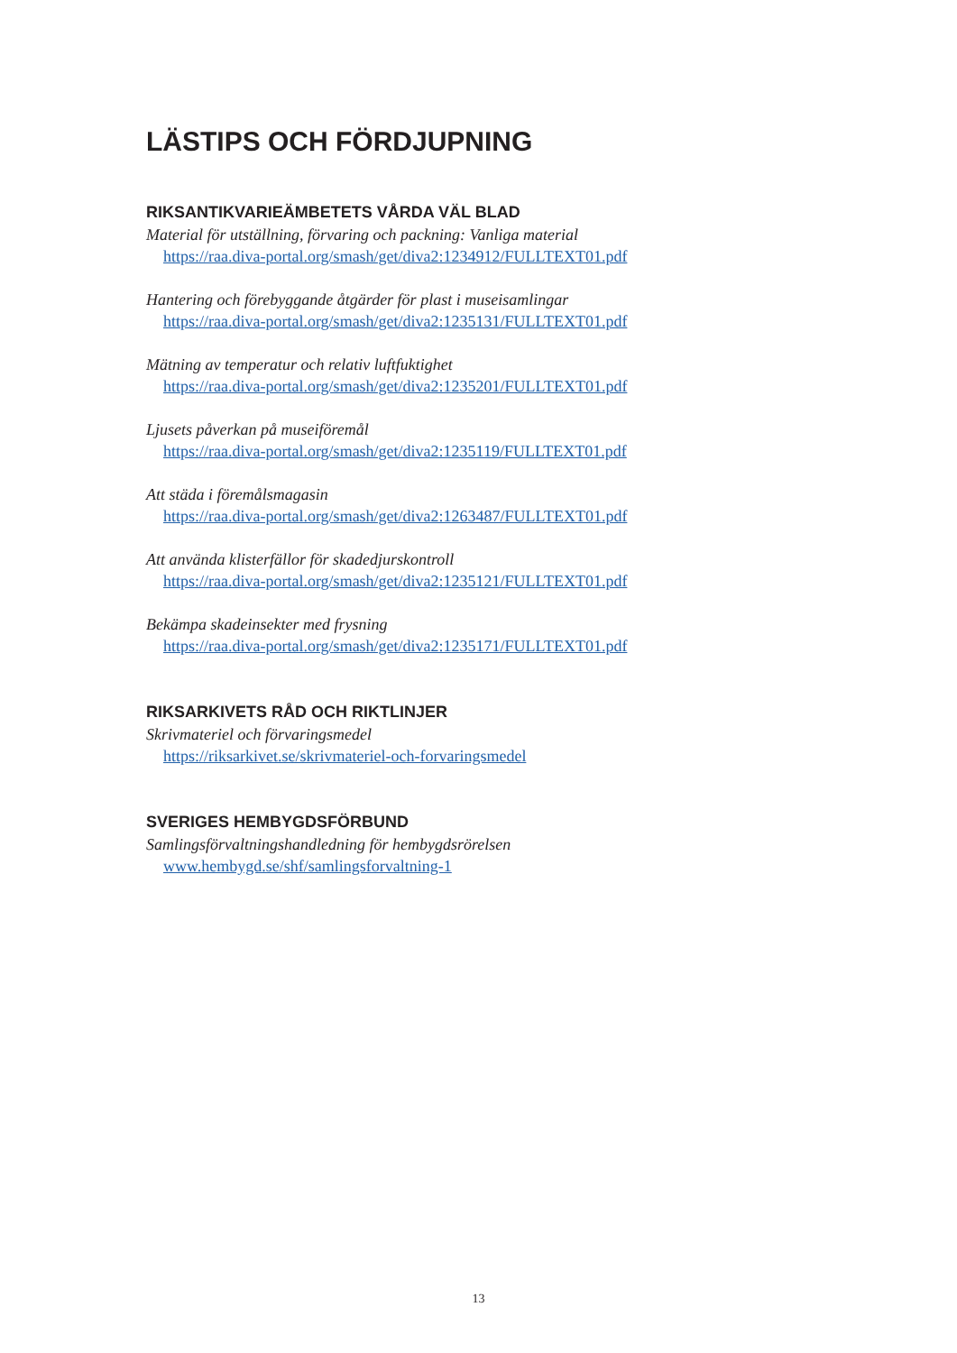LÄSTIPS OCH FÖRDJUPNING
RIKSANTIKVARIEÄMBETETS VÅRDA VÄL BLAD
Material för utställning, förvaring och packning: Vanliga material
https://raa.diva-portal.org/smash/get/diva2:1234912/FULLTEXT01.pdf
Hantering och förebyggande åtgärder för plast i museisamlingar
https://raa.diva-portal.org/smash/get/diva2:1235131/FULLTEXT01.pdf
Mätning av temperatur och relativ luftfuktighet
https://raa.diva-portal.org/smash/get/diva2:1235201/FULLTEXT01.pdf
Ljusets påverkan på museiföremål
https://raa.diva-portal.org/smash/get/diva2:1235119/FULLTEXT01.pdf
Att städa i föremålsmagasin
https://raa.diva-portal.org/smash/get/diva2:1263487/FULLTEXT01.pdf
Att använda klisterfällor för skadedjurskontroll
https://raa.diva-portal.org/smash/get/diva2:1235121/FULLTEXT01.pdf
Bekämpa skadeinsekter med frysning
https://raa.diva-portal.org/smash/get/diva2:1235171/FULLTEXT01.pdf
RIKSARKIVETS RÅD OCH RIKTLINJER
Skrivmateriel och förvaringsmedel
https://riksarkivet.se/skrivmateriel-och-forvaringsmedel
SVERIGES HEMBYGDSFÖRBUND
Samlingsförvaltningshandledning för hembygdsrörelsen
www.hembygd.se/shf/samlingsforvaltning-1
13